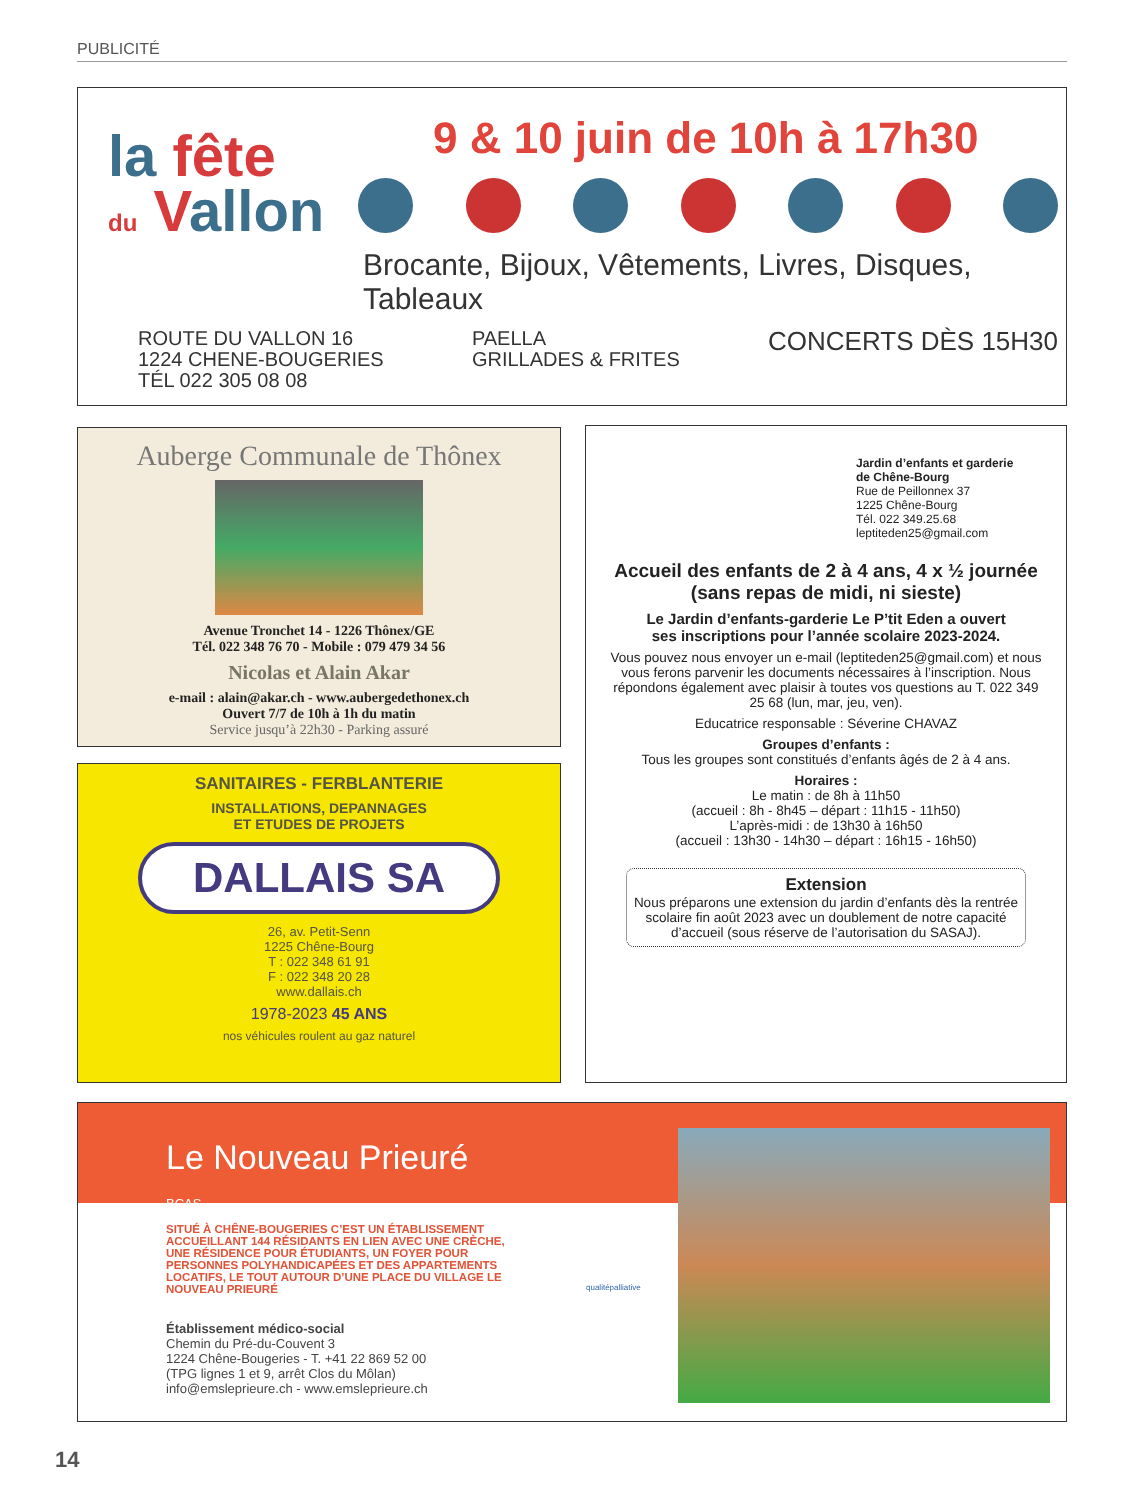PUBLICITÉ
la fête
du Vallon
9 & 10 juin de 10h à 17h30
Brocante, Bijoux, Vêtements, Livres, Disques, Tableaux
ROUTE DU VALLON 16
1224 CHENE-BOUGERIES
TÉL 022 305 08 08
PAELLA
GRILLADES & FRITES
CONCERTS DÈS 15H30
Auberge Communale de Thônex
Avenue Tronchet 14 - 1226 Thônex/GE
Tél. 022 348 76 70 - Mobile : 079 479 34 56
Nicolas et Alain Akar
e-mail : alain@akar.ch - www.aubergedethonex.ch
Ouvert 7/7 de 10h à 1h du matin
Service jusqu’à 22h30 - Parking assuré
SANITAIRES - FERBLANTERIE
INSTALLATIONS, DEPANNAGES
ET ETUDES DE PROJETS
DALLAIS SA
26, av. Petit-Senn
1225 Chêne-Bourg
T : 022 348 61 91
F : 022 348 20 28
www.dallais.ch
1978-2023 45 ANS
nos véhicules roulent au gaz naturel
Jardin d’enfants et garderie
de Chêne-Bourg
Rue de Peillonnex 37
1225 Chêne-Bourg
Tél. 022 349.25.68
leptiteden25@gmail.com
Accueil des enfants de 2 à 4 ans, 4 x ½ journée
(sans repas de midi, ni sieste)
Le Jardin d’enfants-garderie Le P’tit Eden a ouvert
ses inscriptions pour l’année scolaire 2023-2024.
Vous pouvez nous envoyer un e-mail (leptiteden25@gmail.com) et nous vous ferons parvenir les documents nécessaires à l’inscription. Nous répondons également avec plaisir à toutes vos questions au T. 022 349 25 68 (lun, mar, jeu, ven).
Educatrice responsable : Séverine CHAVAZ
Groupes d’enfants :
Tous les groupes sont constitués d’enfants âgés de 2 à 4 ans.
Horaires :
Le matin : de 8h à 11h50
(accueil : 8h - 8h45 – départ : 11h15 - 11h50)
L’après-midi : de 13h30 à 16h50
(accueil : 13h30 - 14h30 – départ : 16h15 - 16h50)
Extension
Nous préparons une extension du jardin d’enfants dès la rentrée scolaire fin août 2023 avec un doublement de notre capacité d’accueil (sous réserve de l’autorisation du SASAJ).
Le Nouveau Prieuré
BCAS
SITUÉ À CHÊNE-BOUGERIES C’EST UN ÉTABLISSEMENT ACCUEILLANT 144 RÉSIDANTS EN LIEN AVEC UNE CRÈCHE, UNE RÉSIDENCE POUR ÉTUDIANTS, UN FOYER POUR PERSONNES POLYHANDICAPÉES ET DES APPARTEMENTS LOCATIFS, LE TOUT AUTOUR D’UNE PLACE DU VILLAGE LE NOUVEAU PRIEURÉ
Établissement médico-social
Chemin du Pré-du-Couvent 3
1224 Chêne-Bougeries - T. +41 22 869 52 00
(TPG lignes 1 et 9, arrêt Clos du Môlan)
info@emsleprieure.ch - www.emsleprieure.ch
qualitépalliative
14